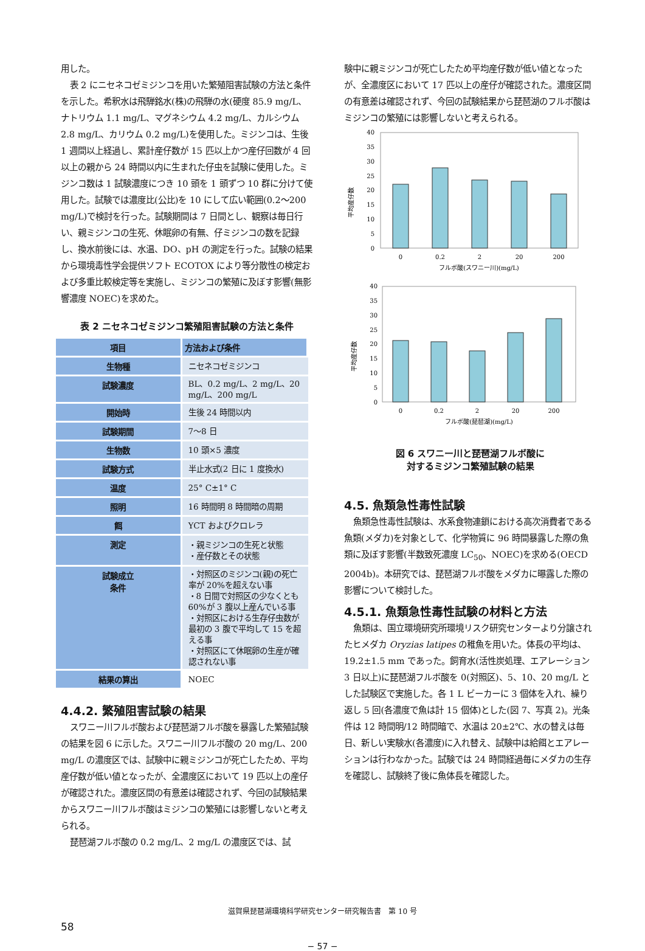用した。
表 2 にニセネコゼミジンコを用いた繁殖阻害試験の方法と条件を示した。希釈水は飛騨銘水(株)の飛騨の水(硬度 85.9 mg/L、ナトリウム 1.1 mg/L、マグネシウム 4.2 mg/L、カルシウム 2.8 mg/L、カリウム 0.2 mg/L)を使用した。ミジンコは、生後 1 週間以上経過し、累計産仔数が 15 匹以上かつ産仔回数が 4 回以上の親から 24 時間以内に生まれた仔虫を試験に使用した。ミジンコ数は 1 試験濃度につき 10 頭を 1 頭ずつ 10 群に分けて使用した。試験では濃度比(公比)を 10 にして広い範囲(0.2～200 mg/L)で検討を行った。試験期間は 7 日間とし、観察は毎日行い、親ミジンコの生死、休眠卵の有無、仔ミジンコの数を記録し、換水前後には、水温、DO、pH の測定を行った。試験の結果から環境毒性学会提供ソフト ECOTOX により等分散性の検定および多重比較検定等を実施し、ミジンコの繁殖に及ぼす影響(無影響濃度 NOEC)を求めた。
表 2 ニセネコゼミジンコ繁殖阻害試験の方法と条件
| 項目 | 方法および条件 |
| --- | --- |
| 生物種 | ニセネコゼミジンコ |
| 試験濃度 | BL、0.2 mg/L、2 mg/L、20 mg/L、200 mg/L |
| 開始時 | 生後 24 時間以内 |
| 試験期間 | 7～8 日 |
| 生物数 | 10 頭×5 濃度 |
| 試験方式 | 半止水式(2 日に 1 度換水) |
| 温度 | 25° C±1° C |
| 照明 | 16 時間明 8 時間暗の周期 |
| 餌 | YCT およびクロレラ |
| 測定 | ・親ミジンコの生死と状態 ・産仔数とその状態 |
| 試験成立 条件 | ・対照区のミジンコ(親)の死亡率が 20%を超えない事 ・8 日間で対照区の少なくとも 60%が 3 腹以上産んでいる事 ・対照区における生存仔虫数が最初の 3 腹で平均して 15 を超える事 ・対照区にて休眠卵の生産が確認されない事 |
| 結果の算出 | NOEC |
4.4.2. 繁殖阻害試験の結果
スワニー川フルボ酸および琵琶湖フルボ酸を暴露した繁殖試験の結果を図 6 に示した。スワニー川フルボ酸の 20 mg/L、200 mg/L の濃度区では、試験中に親ミジンコが死亡したため、平均産仔数が低い値となったが、全濃度区において 19 匹以上の産仔が確認された。濃度区間の有意差は確認されず、今回の試験結果からスワニー川フルボ酸はミジンコの繁殖には影響しないと考えられる。
琵琶湖フルボ酸の 0.2 mg/L、2 mg/L の濃度区では、試
験中に親ミジンコが死亡したため平均産仔数が低い値となったが、全濃度区において 17 匹以上の産仔が確認された。濃度区間の有意差は確認されず、今回の試験結果から琵琶湖のフルボ酸はミジンコの繁殖には影響しないと考えられる。
平均産仔数
40
35
30
25
20
15
10
5
0
0
0.2
2
20
200
フルボ酸(スワニー川)(mg/L)
平均産仔数
40
35
30
25
20
15
10
5
0
0
0.2
2
20
200
フルボ酸(琵琶湖)(mg/L)
図 6 スワニー川と琵琶湖フルボ酸に
対するミジンコ繁殖試験の結果
4.5. 魚類急性毒性試験
魚類急性毒性試験は、水系食物連鎖における高次消費者である魚類(メダカ)を対象として、化学物質に 96 時間暴露した際の魚類に及ぼす影響(半数致死濃度 LC<sub>50</sub>、NOEC)を求める(OECD 2004b)。本研究では、琵琶湖フルボ酸をメダカに曝露した際の影響について検討した。
4.5.1. 魚類急性毒性試験の材料と方法
魚類は、国立環境研究所環境リスク研究センターより分譲されたヒメダカ Oryzias latipes の稚魚を用いた。体長の平均は、19.2±1.5 mm であった。飼育水(活性炭処理、エアレーション 3 日以上)に琵琶湖フルボ酸を 0(対照区)、5、10、20 mg/L とした試験区で実施した。各 1 L ビーカーに 3 個体を入れ、繰り返し 5 回(各濃度で魚は計 15 個体)とした(図 7、写真 2)。光条件は 12 時間明/12 時間暗で、水温は 20±2℃、水の替えは毎日、新しい実験水(各濃度)に入れ替え、試験中は給餌とエアレーションは行わなかった。試験では 24 時間経過毎にメダカの生存を確認し、試験終了後に魚体長を確認した。
滋賀県琵琶湖環境科学研究センター研究報告書　第 10 号
58
− 57 −